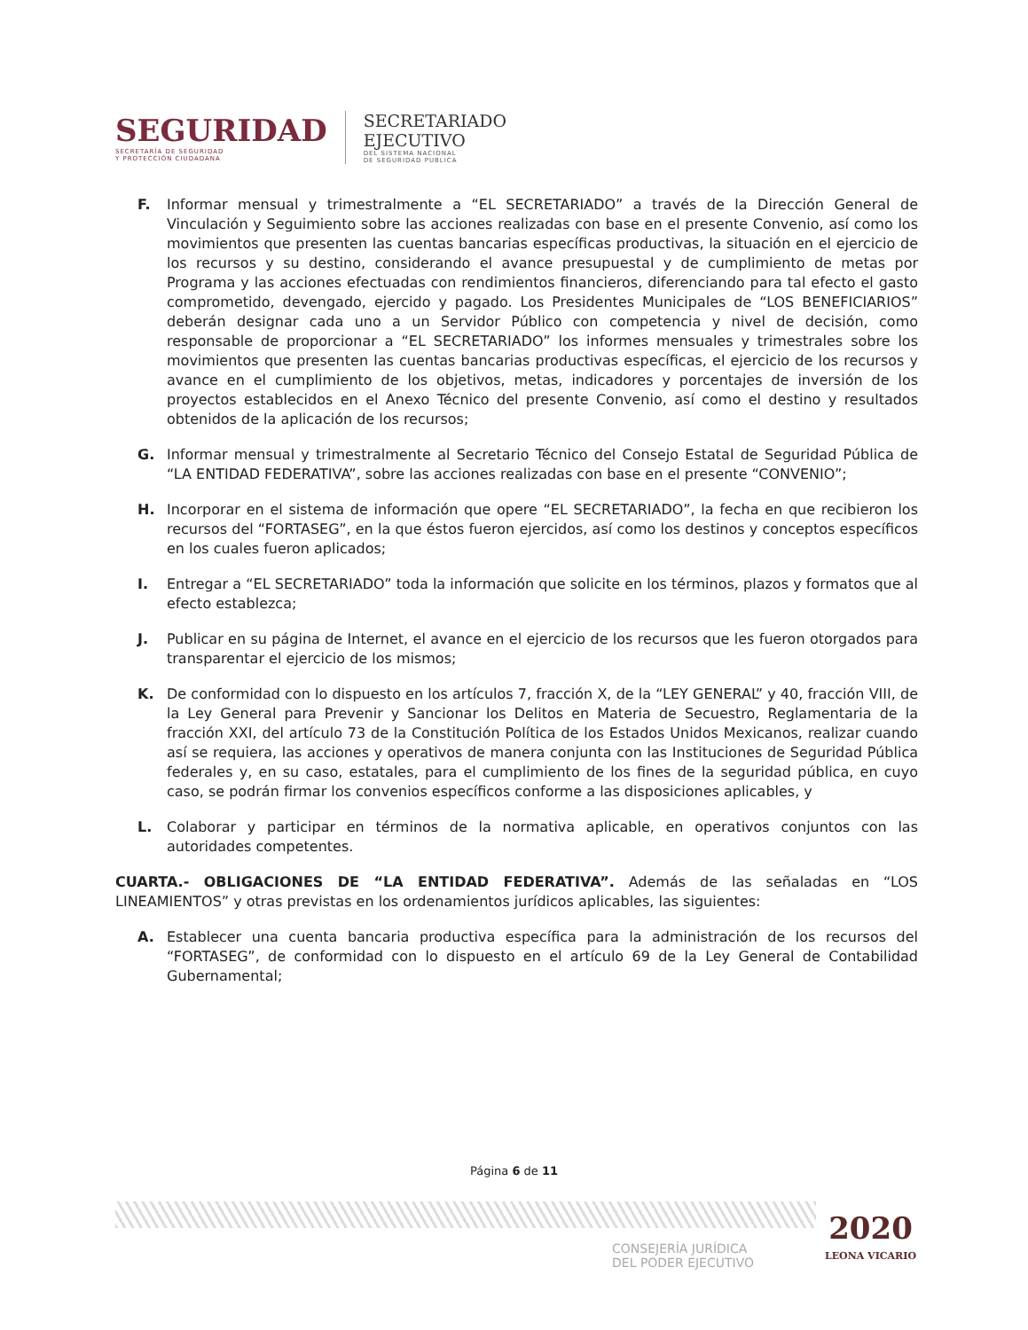SEGURIDAD
SECRETARÍA DE SEGURIDAD
Y PROTECCIÓN CIUDADANA
SECRETARIADO
EJECUTIVO
DEL SISTEMA NACIONAL
DE SEGURIDAD PUBLICA
F. Informar mensual y trimestralmente a “EL SECRETARIADO” a través de la Dirección General de Vinculación y Seguimiento sobre las acciones realizadas con base en el presente Convenio, así como los movimientos que presenten las cuentas bancarias específicas productivas, la situación en el ejercicio de los recursos y su destino, considerando el avance presupuestal y de cumplimiento de metas por Programa y las acciones efectuadas con rendimientos financieros, diferenciando para tal efecto el gasto comprometido, devengado, ejercido y pagado. Los Presidentes Municipales de “LOS BENEFICIARIOS” deberán designar cada uno a un Servidor Público con competencia y nivel de decisión, como responsable de proporcionar a “EL SECRETARIADO” los informes mensuales y trimestrales sobre los movimientos que presenten las cuentas bancarias productivas específicas, el ejercicio de los recursos y avance en el cumplimiento de los objetivos, metas, indicadores y porcentajes de inversión de los proyectos establecidos en el Anexo Técnico del presente Convenio, así como el destino y resultados obtenidos de la aplicación de los recursos;
G. Informar mensual y trimestralmente al Secretario Técnico del Consejo Estatal de Seguridad Pública de “LA ENTIDAD FEDERATIVA”, sobre las acciones realizadas con base en el presente “CONVENIO”;
H. Incorporar en el sistema de información que opere “EL SECRETARIADO”, la fecha en que recibieron los recursos del “FORTASEG”, en la que éstos fueron ejercidos, así como los destinos y conceptos específicos en los cuales fueron aplicados;
I. Entregar a “EL SECRETARIADO” toda la información que solicite en los términos, plazos y formatos que al efecto establezca;
J. Publicar en su página de Internet, el avance en el ejercicio de los recursos que les fueron otorgados para transparentar el ejercicio de los mismos;
K. De conformidad con lo dispuesto en los artículos 7, fracción X, de la “LEY GENERAL” y 40, fracción VIII, de la Ley General para Prevenir y Sancionar los Delitos en Materia de Secuestro, Reglamentaria de la fracción XXI, del artículo 73 de la Constitución Política de los Estados Unidos Mexicanos, realizar cuando así se requiera, las acciones y operativos de manera conjunta con las Instituciones de Seguridad Pública federales y, en su caso, estatales, para el cumplimiento de los fines de la seguridad pública, en cuyo caso, se podrán firmar los convenios específicos conforme a las disposiciones aplicables, y
L. Colaborar y participar en términos de la normativa aplicable, en operativos conjuntos con las autoridades competentes.
CUARTA.- OBLIGACIONES DE “LA ENTIDAD FEDERATIVA”. Además de las señaladas en “LOS LINEAMIENTOS” y otras previstas en los ordenamientos jurídicos aplicables, las siguientes:
A. Establecer una cuenta bancaria productiva específica para la administración de los recursos del “FORTASEG”, de conformidad con lo dispuesto en el artículo 69 de la Ley General de Contabilidad Gubernamental;
Página 6 de 11
CONSEJERÍA JURÍDICA
DEL PODER EJECUTIVO
2020
LEONA VICARIO